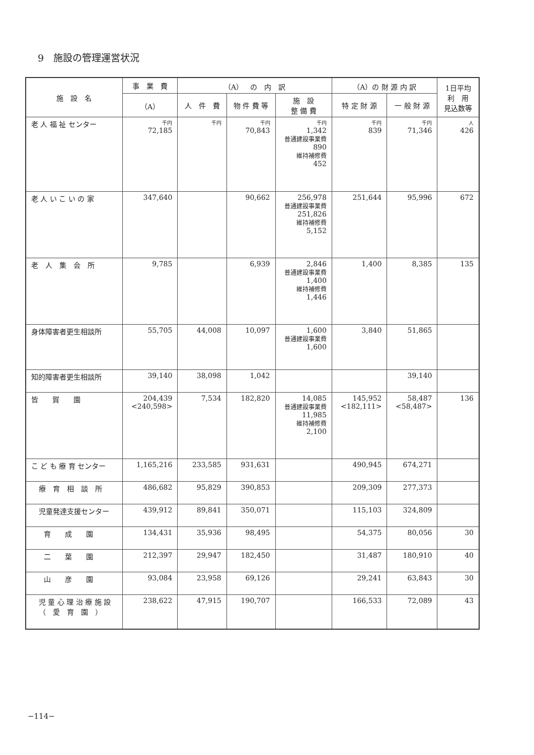9　施設の管理運営状況
| 施 設 名 | 事 業 費 | （A） の 内 訳 | | | （A）の 財 源 内 訳 | | 1日平均 利 用 見込数等 |
| --- | --- | --- | --- | --- | --- | --- | --- |
| | （A） | 人 件 費 | 物 件 費 等 | 施 設 整 備 費 | 特 定 財 源 | 一 般 財 源 | |
| 老 人 福 祉 センター | 千円 72,185 | 千円 | 千円 70,843 | 千円 1,342 普通建設事業費 890 維持補修費 452 | 千円 839 | 千円 71,346 | 人 426 |
| 老 人 い こ い の 家 | 347,640 | | 90,662 | 256,978 普通建設事業費 251,826 維持補修費 5,152 | 251,644 | 95,996 | 672 |
| 老 人 集 会 所 | 9,785 | | 6,939 | 2,846 普通建設事業費 1,400 維持補修費 1,446 | 1,400 | 8,385 | 135 |
| 身体障害者更生相談所 | 55,705 | 44,008 | 10,097 | 1,600 普通建設事業費 1,600 | 3,840 | 51,865 | |
| 知的障害者更生相談所 | 39,140 | 38,098 | 1,042 | | | 39,140 | |
| 皆 賀 園 | 204,439 <240,598> | 7,534 | 182,820 | 14,085 普通建設事業費 11,985 維持補修費 2,100 | 145,952 <182,111> | 58,487 <58,487> | 136 |
| こ ど も 療 育 センター | 1,165,216 | 233,585 | 931,631 | | 490,945 | 674,271 | |
| 療 育 相 談 所 | 486,682 | 95,829 | 390,853 | | 209,309 | 277,373 | |
| 児童発達支援センター | 439,912 | 89,841 | 350,071 | | 115,103 | 324,809 | |
| 育 成 園 | 134,431 | 35,936 | 98,495 | | 54,375 | 80,056 | 30 |
| 二 葉 園 | 212,397 | 29,947 | 182,450 | | 31,487 | 180,910 | 40 |
| 山 彦 園 | 93,084 | 23,958 | 69,126 | | 29,241 | 63,843 | 30 |
| 児 童 心 理 治 療 施 設 （ 愛 育 園 ） | 238,622 | 47,915 | 190,707 | | 166,533 | 72,089 | 43 |
−114−